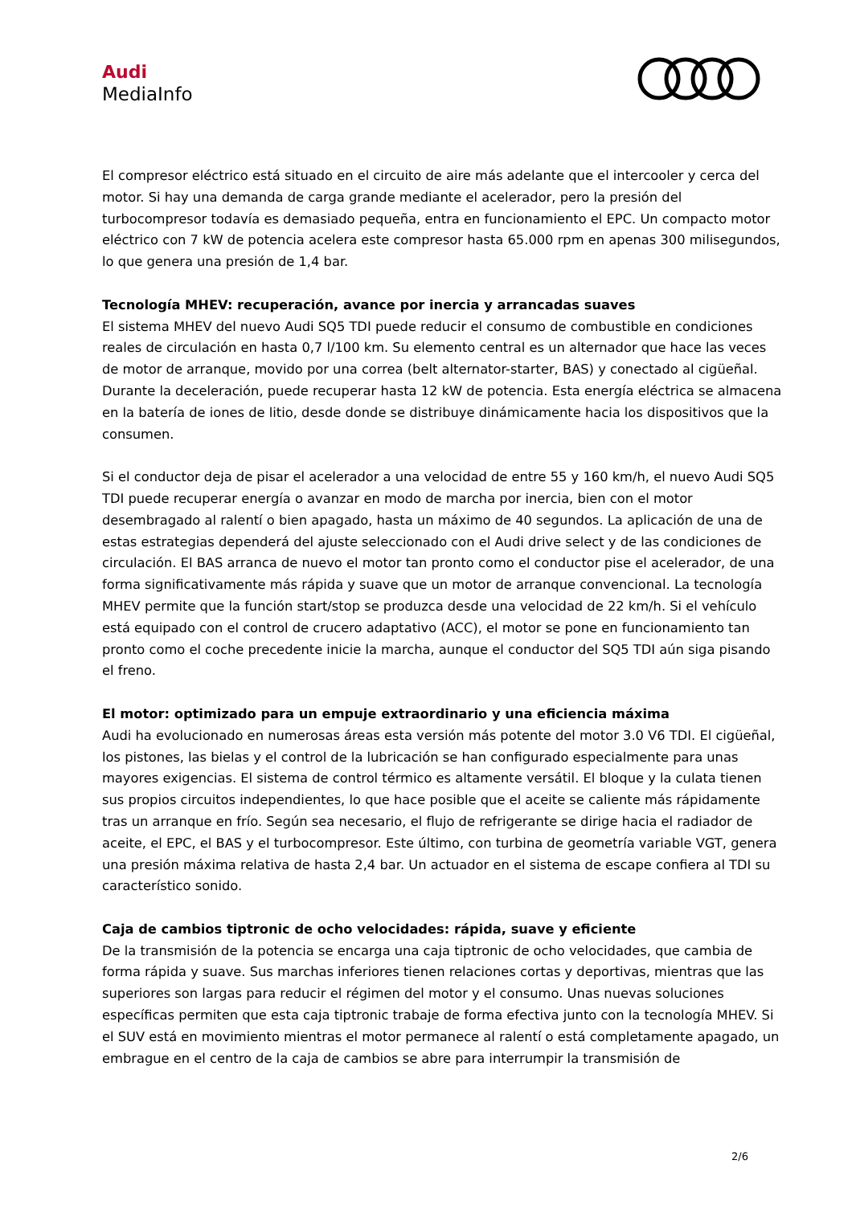Audi
MediaInfo
El compresor eléctrico está situado en el circuito de aire más adelante que el intercooler y cerca del motor. Si hay una demanda de carga grande mediante el acelerador, pero la presión del turbocompresor todavía es demasiado pequeña, entra en funcionamiento el EPC. Un compacto motor eléctrico con 7 kW de potencia acelera este compresor hasta 65.000 rpm en apenas 300 milisegundos, lo que genera una presión de 1,4 bar.
Tecnología MHEV: recuperación, avance por inercia y arrancadas suaves
El sistema MHEV del nuevo Audi SQ5 TDI puede reducir el consumo de combustible en condiciones reales de circulación en hasta 0,7 l/100 km. Su elemento central es un alternador que hace las veces de motor de arranque, movido por una correa (belt alternator-starter, BAS) y conectado al cigüeñal. Durante la deceleración, puede recuperar hasta 12 kW de potencia. Esta energía eléctrica se almacena en la batería de iones de litio, desde donde se distribuye dinámicamente hacia los dispositivos que la consumen.
Si el conductor deja de pisar el acelerador a una velocidad de entre 55 y 160 km/h, el nuevo Audi SQ5 TDI puede recuperar energía o avanzar en modo de marcha por inercia, bien con el motor desembragado al ralentí o bien apagado, hasta un máximo de 40 segundos. La aplicación de una de estas estrategias dependerá del ajuste seleccionado con el Audi drive select y de las condiciones de circulación. El BAS arranca de nuevo el motor tan pronto como el conductor pise el acelerador, de una forma significativamente más rápida y suave que un motor de arranque convencional. La tecnología MHEV permite que la función start/stop se produzca desde una velocidad de 22 km/h. Si el vehículo está equipado con el control de crucero adaptativo (ACC), el motor se pone en funcionamiento tan pronto como el coche precedente inicie la marcha, aunque el conductor del SQ5 TDI aún siga pisando el freno.
El motor: optimizado para un empuje extraordinario y una eficiencia máxima
Audi ha evolucionado en numerosas áreas esta versión más potente del motor 3.0 V6 TDI. El cigüeñal, los pistones, las bielas y el control de la lubricación se han configurado especialmente para unas mayores exigencias. El sistema de control térmico es altamente versátil. El bloque y la culata tienen sus propios circuitos independientes, lo que hace posible que el aceite se caliente más rápidamente tras un arranque en frío. Según sea necesario, el flujo de refrigerante se dirige hacia el radiador de aceite, el EPC, el BAS y el turbocompresor. Este último, con turbina de geometría variable VGT, genera una presión máxima relativa de hasta 2,4 bar. Un actuador en el sistema de escape confiera al TDI su característico sonido.
Caja de cambios tiptronic de ocho velocidades: rápida, suave y eficiente
De la transmisión de la potencia se encarga una caja tiptronic de ocho velocidades, que cambia de forma rápida y suave. Sus marchas inferiores tienen relaciones cortas y deportivas, mientras que las superiores son largas para reducir el régimen del motor y el consumo. Unas nuevas soluciones específicas permiten que esta caja tiptronic trabaje de forma efectiva junto con la tecnología MHEV. Si el SUV está en movimiento mientras el motor permanece al ralentí o está completamente apagado, un embrague en el centro de la caja de cambios se abre para interrumpir la transmisión de
2/6